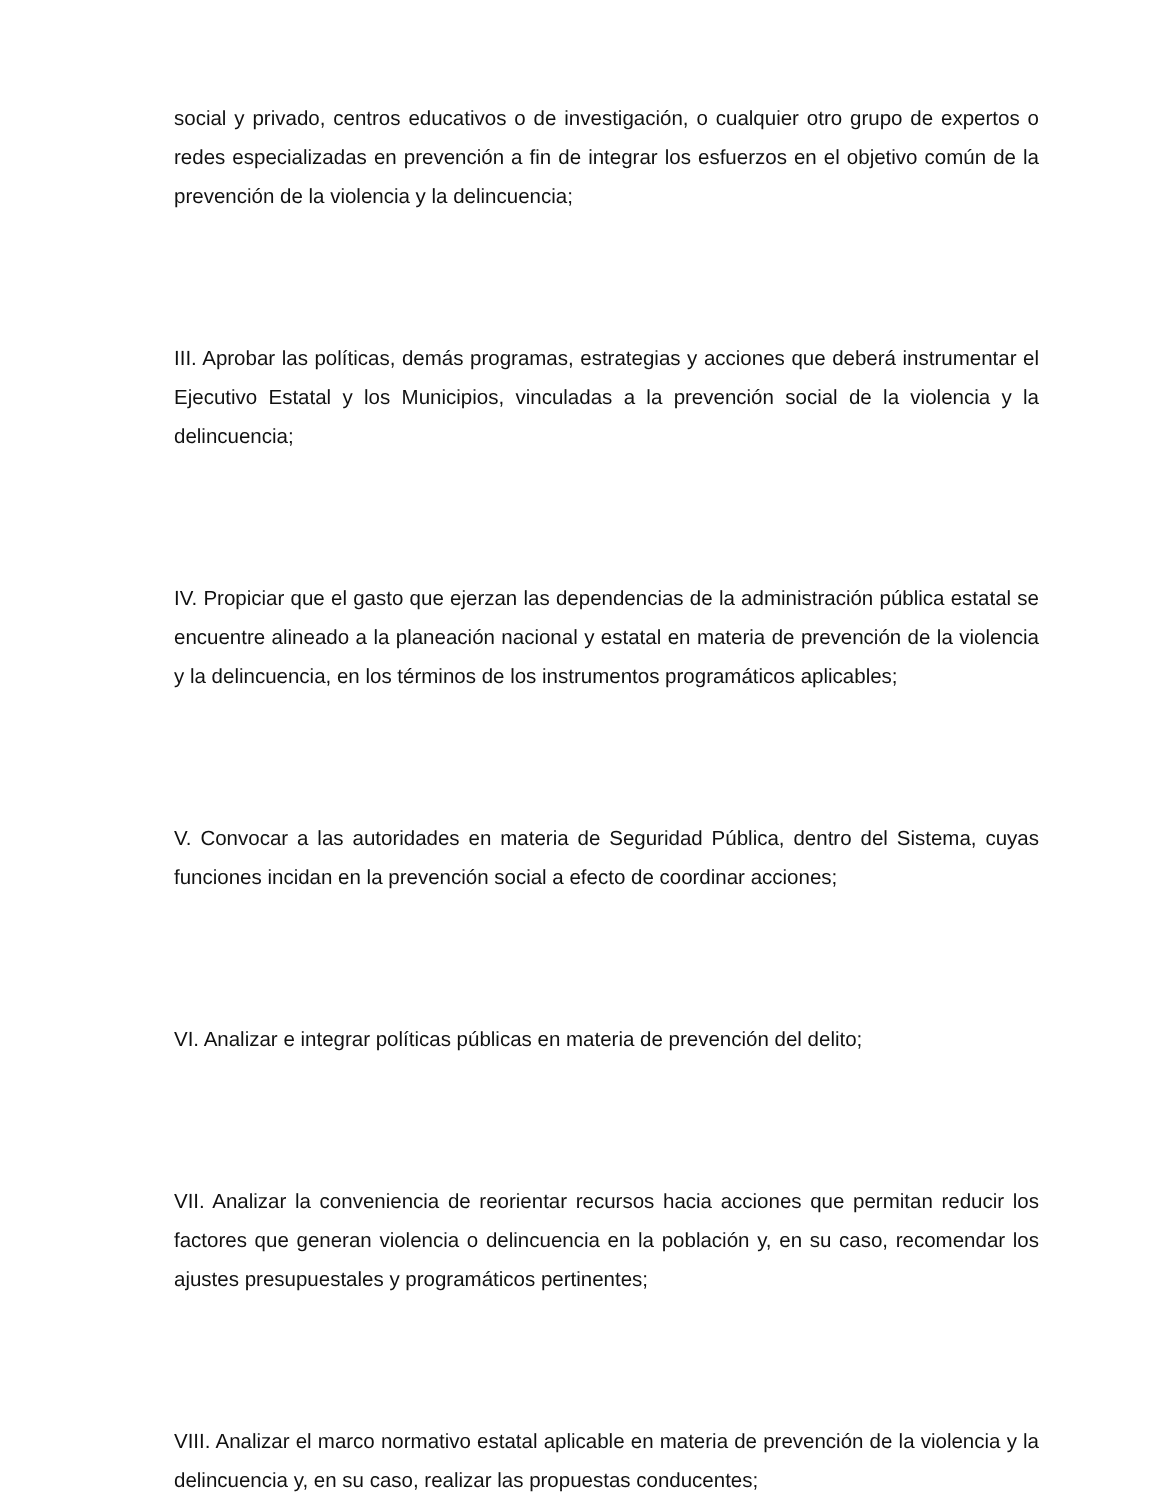social y privado, centros educativos o de investigación, o cualquier otro grupo de expertos o redes especializadas en prevención a fin de integrar los esfuerzos en el objetivo común de la prevención de la violencia y la delincuencia;
III. Aprobar las políticas, demás programas, estrategias y acciones que deberá instrumentar el Ejecutivo Estatal y los Municipios, vinculadas a la prevención social de la violencia y la delincuencia;
IV. Propiciar que el gasto que ejerzan las dependencias de la administración pública estatal se encuentre alineado a la planeación nacional y estatal en materia de prevención de la violencia y la delincuencia, en los términos de los instrumentos programáticos aplicables;
V. Convocar a las autoridades en materia de Seguridad Pública, dentro del Sistema, cuyas funciones incidan en la prevención social a efecto de coordinar acciones;
VI. Analizar e integrar políticas públicas en materia de prevención del delito;
VII. Analizar la conveniencia de reorientar recursos hacia acciones que permitan reducir los factores que generan violencia o delincuencia en la población y, en su caso, recomendar los ajustes presupuestales y programáticos pertinentes;
VIII. Analizar el marco normativo estatal aplicable en materia de prevención de la violencia y la delincuencia y, en su caso, realizar las propuestas conducentes;